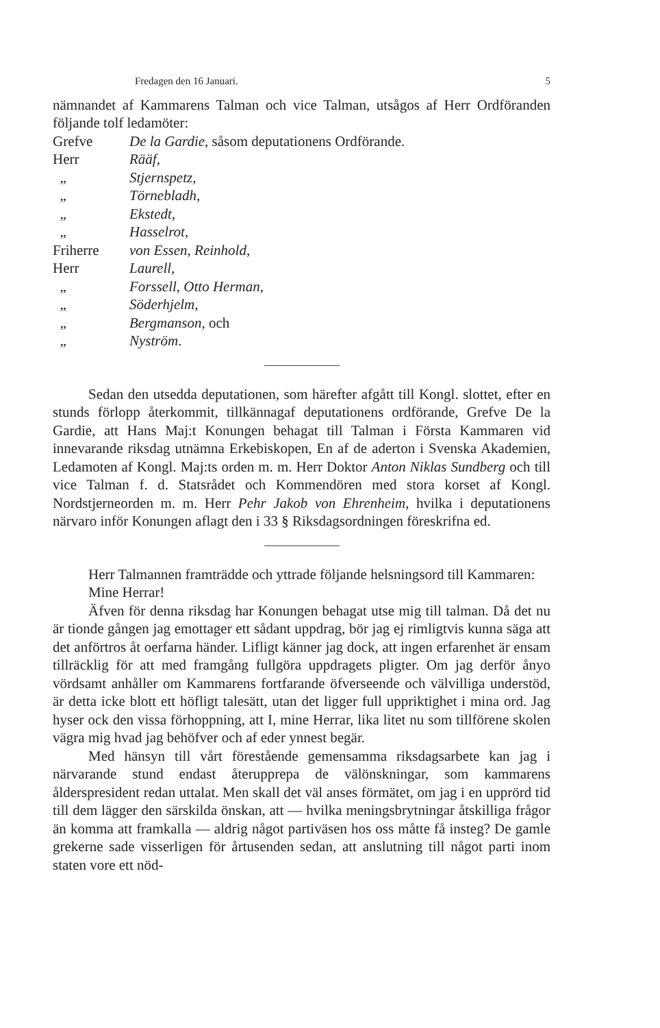Fredagen den 16 Januari. 5
nämnandet af Kammarens Talman och vice Talman, utsågos af Herr Ordföranden följande tolf ledamöter:
Grefve De la Gardie, såsom deputationens Ordförande.
Herr Rääf,
„ Stjernspetz,
„ Törnebladh,
„ Ekstedt,
„ Hasselrot,
Friherre von Essen, Reinhold,
Herr Laurell,
„ Forssell, Otto Herman,
„ Söderhjelm,
„ Bergmanson, och
„ Nyström.
Sedan den utsedda deputationen, som härefter afgått till Kongl. slottet, efter en stunds förlopp återkommit, tillkännagaf deputationens ordförande, Grefve De la Gardie, att Hans Maj:t Konungen behagat till Talman i Första Kammaren vid innevarande riksdag utnämna Erkebiskopen, En af de aderton i Svenska Akademien, Ledamoten af Kongl. Maj:ts orden m. m. Herr Doktor Anton Niklas Sundberg och till vice Talman f. d. Statsrådet och Kommendören med stora korset af Kongl. Nordstjerneorden m. m. Herr Pehr Jakob von Ehrenheim, hvilka i deputationens närvaro inför Konungen aflagt den i 33 § Riksdagsordningen föreskrifna ed.
Herr Talmannen framträdde och yttrade följande helsningsord till Kammaren:
Mine Herrar!
Äfven för denna riksdag har Konungen behagat utse mig till talman. Då det nu är tionde gången jag emottager ett sådant uppdrag, bör jag ej rimligtvis kunna säga att det anförtros åt oerfarna händer. Lifligt känner jag dock, att ingen erfarenhet är ensam tillräcklig för att med framgång fullgöra uppdragets pligter. Om jag derför ånyo vördsamt anhåller om Kammarens fortfarande öfverseende och välvilliga understöd, är detta icke blott ett höfligt talesätt, utan det ligger full uppriktighet i mina ord. Jag hyser ock den vissa förhoppning, att I, mine Herrar, lika litet nu som tillförene skolen vägra mig hvad jag behöfver och af eder ynnest begär.
Med hänsyn till vårt förestående gemensamma riksdagsarbete kan jag i närvarande stund endast återupprepa de välönskningar, som kammarens ålderspresident redan uttalat. Men skall det väl anses förmätet, om jag i en upprörd tid till dem lägger den särskilda önskan, att — hvilka meningsbrytningar åtskilliga frågor än komma att framkalla — aldrig något partiväsen hos oss måtte få insteg? De gamle grekerne sade visserligen för årtusenden sedan, att anslutning till något parti inom staten vore ett nöd-